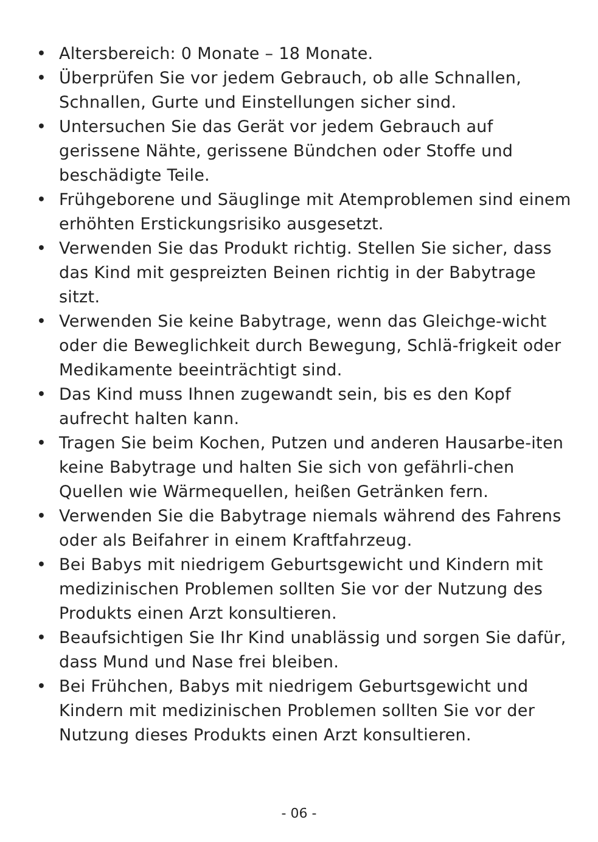• Altersbereich: 0 Monate – 18 Monate.
• Überprüfen Sie vor jedem Gebrauch, ob alle Schnallen, Schnallen, Gurte und Einstellungen sicher sind.
• Untersuchen Sie das Gerät vor jedem Gebrauch auf gerissene Nähte, gerissene Bündchen oder Stoffe und beschädigte Teile.
• Frühgeborene und Säuglinge mit Atemproblemen sind einem erhöhten Erstickungsrisiko ausgesetzt.
• Verwenden Sie das Produkt richtig. Stellen Sie sicher, dass das Kind mit gespreizten Beinen richtig in der Babytrage sitzt.
• Verwenden Sie keine Babytrage, wenn das Gleichge-wicht oder die Beweglichkeit durch Bewegung, Schlä-frigkeit oder Medikamente beeinträchtigt sind.
• Das Kind muss Ihnen zugewandt sein, bis es den Kopf aufrecht halten kann.
• Tragen Sie beim Kochen, Putzen und anderen Hausarbe-iten keine Babytrage und halten Sie sich von gefährli-chen Quellen wie Wärmequellen, heißen Getränken fern.
• Verwenden Sie die Babytrage niemals während des Fahrens oder als Beifahrer in einem Kraftfahrzeug.
• Bei Babys mit niedrigem Geburtsgewicht und Kindern mit medizinischen Problemen sollten Sie vor der Nutzung des Produkts einen Arzt konsultieren.
• Beaufsichtigen Sie Ihr Kind unablässig und sorgen Sie dafür, dass Mund und Nase frei bleiben.
• Bei Frühchen, Babys mit niedrigem Geburtsgewicht und Kindern mit medizinischen Problemen sollten Sie vor der Nutzung dieses Produkts einen Arzt konsultieren.
- 06 -